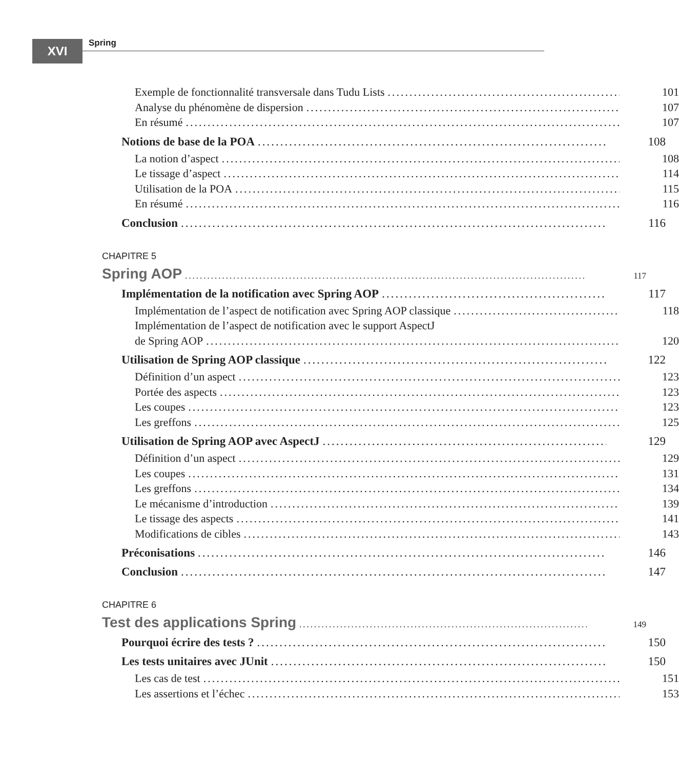XVI Spring
Exemple de fonctionnalité transversale dans Tudu Lists 101
Analyse du phénomène de dispersion 107
En résumé 107
Notions de base de la POA 108
La notion d’aspect 108
Le tissage d’aspect 114
Utilisation de la POA 115
En résumé 116
Conclusion 116
CHAPITRE 5
Spring AOP 117
Implémentation de la notification avec Spring AOP 117
Implémentation de l’aspect de notification avec Spring AOP classique 118
Implémentation de l’aspect de notification avec le support AspectJ
de Spring AOP 120
Utilisation de Spring AOP classique 122
Définition d’un aspect 123
Portée des aspects 123
Les coupes 123
Les greffons 125
Utilisation de Spring AOP avec AspectJ 129
Définition d’un aspect 129
Les coupes 131
Les greffons 134
Le mécanisme d’introduction 139
Le tissage des aspects 141
Modifications de cibles 143
Préconisations 146
Conclusion 147
CHAPITRE 6
Test des applications Spring 149
Pourquoi écrire des tests ? 150
Les tests unitaires avec JUnit 150
Les cas de test 151
Les assertions et l’échec 153